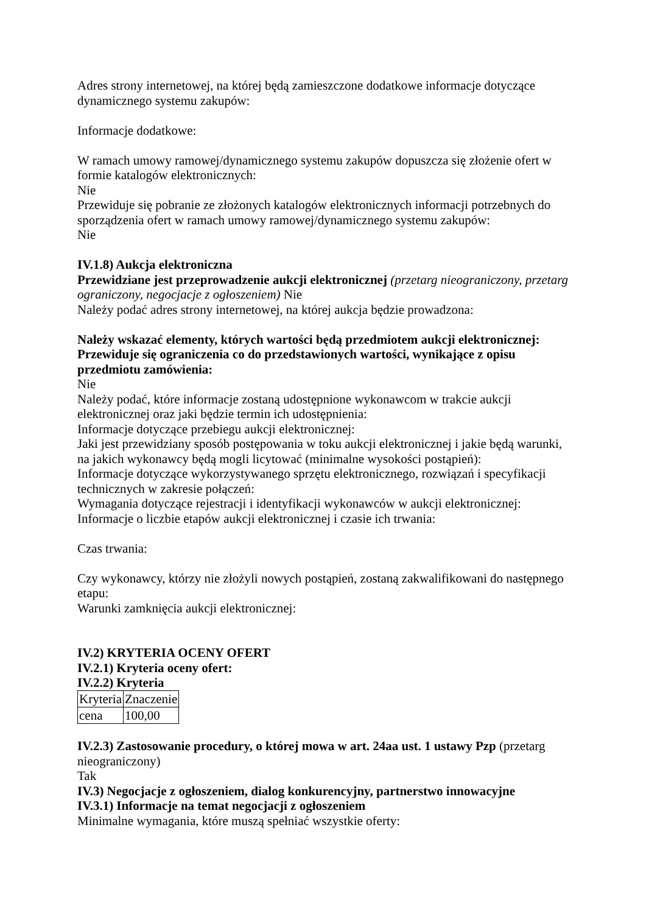Adres strony internetowej, na której będą zamieszczone dodatkowe informacje dotyczące dynamicznego systemu zakupów:
Informacje dodatkowe:
W ramach umowy ramowej/dynamicznego systemu zakupów dopuszcza się złożenie ofert w formie katalogów elektronicznych:
Nie
Przewiduje się pobranie ze złożonych katalogów elektronicznych informacji potrzebnych do sporządzenia ofert w ramach umowy ramowej/dynamicznego systemu zakupów:
Nie
IV.1.8) Aukcja elektroniczna
Przewidziane jest przeprowadzenie aukcji elektronicznej (przetarg nieograniczony, przetarg ograniczony, negocjacje z ogłoszeniem) Nie
Należy podać adres strony internetowej, na której aukcja będzie prowadzona:
Należy wskazać elementy, których wartości będą przedmiotem aukcji elektronicznej:
Przewiduje się ograniczenia co do przedstawionych wartości, wynikające z opisu przedmiotu zamówienia:
Nie
Należy podać, które informacje zostaną udostępnione wykonawcom w trakcie aukcji elektronicznej oraz jaki będzie termin ich udostępnienia:
Informacje dotyczące przebiegu aukcji elektronicznej:
Jaki jest przewidziany sposób postępowania w toku aukcji elektronicznej i jakie będą warunki, na jakich wykonawcy będą mogli licytować (minimalne wysokości postąpień):
Informacje dotyczące wykorzystywanego sprzętu elektronicznego, rozwiązań i specyfikacji technicznych w zakresie połączeń:
Wymagania dotyczące rejestracji i identyfikacji wykonawców w aukcji elektronicznej:
Informacje o liczbie etapów aukcji elektronicznej i czasie ich trwania:
Czas trwania:
Czy wykonawcy, którzy nie złożyli nowych postąpień, zostaną zakwalifikowani do następnego etapu:
Warunki zamknięcia aukcji elektronicznej:
IV.2) KRYTERIA OCENY OFERT
IV.2.1) Kryteria oceny ofert:
IV.2.2) Kryteria
| Kryteria | Znaczenie |
| cena | 100,00 |
IV.2.3) Zastosowanie procedury, o której mowa w art. 24aa ust. 1 ustawy Pzp (przetarg nieograniczony)
Tak
IV.3) Negocjacje z ogłoszeniem, dialog konkurencyjny, partnerstwo innowacyjne
IV.3.1) Informacje na temat negocjacji z ogłoszeniem
Minimalne wymagania, które muszą spełniać wszystkie oferty: